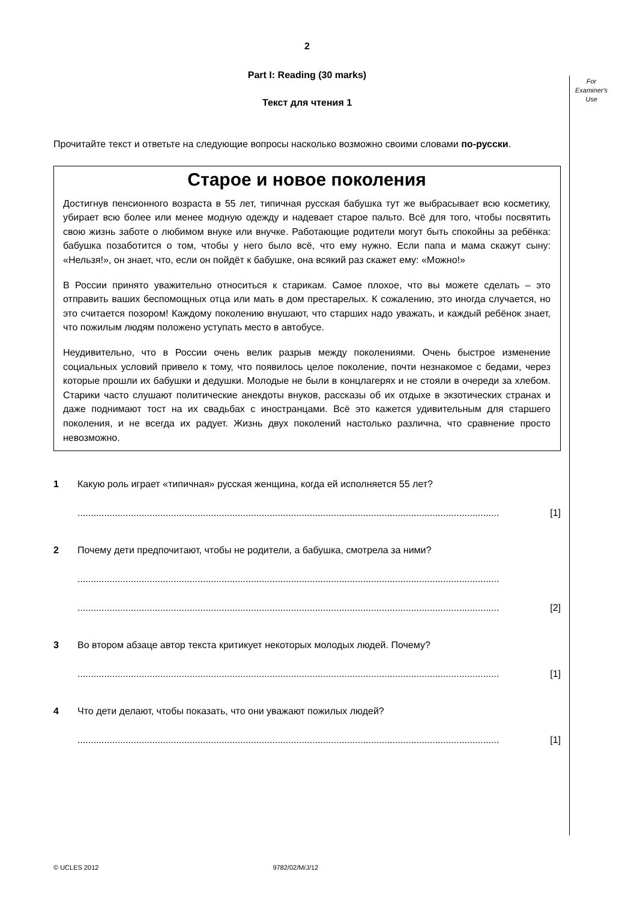For
Examiner's
Use
2
Part I: Reading (30 marks)
Текст для чтения 1
Прочитайте текст и ответьте на следующие вопросы насколько возможно своими словами по-русски.
Старое и новое поколения
Достигнув пенсионного возраста в 55 лет, типичная русская бабушка тут же выбрасывает всю косметику, убирает всю более или менее модную одежду и надевает старое пальто. Всё для того, чтобы посвятить свою жизнь заботе о любимом внуке или внучке. Работающие родители могут быть спокойны за ребёнка: бабушка позаботится о том, чтобы у него было всё, что ему нужно. Если папа и мама скажут сыну: «Нельзя!», он знает, что, если он пойдёт к бабушке, она всякий раз скажет ему: «Можно!»
В России принято уважительно относиться к старикам. Самое плохое, что вы можете сделать – это отправить ваших беспомощных отца или мать в дом престарелых. К сожалению, это иногда случается, но это считается позором! Каждому поколению внушают, что старших надо уважать, и каждый ребёнок знает, что пожилым людям положено уступать место в автобусе.
Неудивительно, что в России очень велик разрыв между поколениями. Очень быстрое изменение социальных условий привело к тому, что появилось целое поколение, почти незнакомое с бедами, через которые прошли их бабушки и дедушки. Молодые не были в концлагерях и не стояли в очереди за хлебом. Старики часто слушают политические анекдоты внуков, рассказы об их отдыхе в экзотических странах и даже поднимают тост на их свадьбах с иностранцами. Всё это кажется удивительным для старшего поколения, и не всегда их радует. Жизнь двух поколений настолько различна, что сравнение просто невозможно.
1 Какую роль играет «типичная» русская женщина, когда ей исполняется 55 лет?
.............................................................................................................................................................. [1]
2 Почему дети предпочитают, чтобы не родители, а бабушка, смотрела за ними?
..............................................................................................................................................................
.............................................................................................................................................................. [2]
3 Во втором абзаце автор текста критикует некоторых молодых людей. Почему?
.............................................................................................................................................................. [1]
4 Что дети делают, чтобы показать, что они уважают пожилых людей?
.............................................................................................................................................................. [1]
© UCLES 2012 9782/02/M/J/12